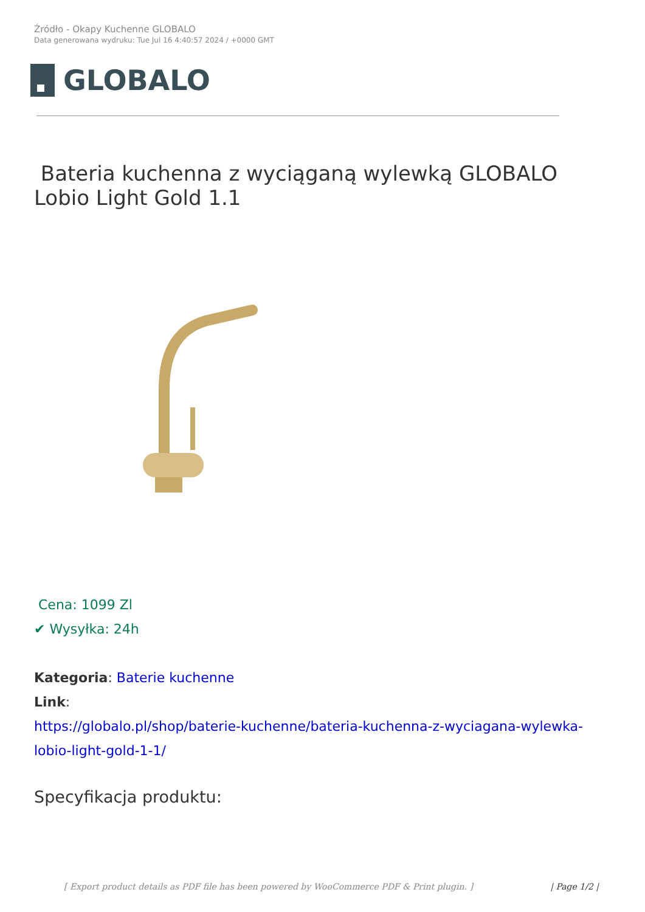Źródło - Okapy Kuchenne GLOBALO
Data generowana wydruku: Tue Jul 16 4:40:57 2024 / +0000 GMT
GLOBALO
Bateria kuchenna z wyciąganą wylewką GLOBALO Lobio Light Gold 1.1
Cena: 1099 Zl
✔ Wysyłka: 24h
Kategoria: Baterie kuchenne
Link:
https://globalo.pl/shop/baterie-kuchenne/bateria-kuchenna-z-wyciagana-wylewka-lobio-light-gold-1-1/
Specyfikacja produktu:
[ Export product details as PDF file has been powered by WooCommerce PDF & Print plugin. ] | Page 1/2 |